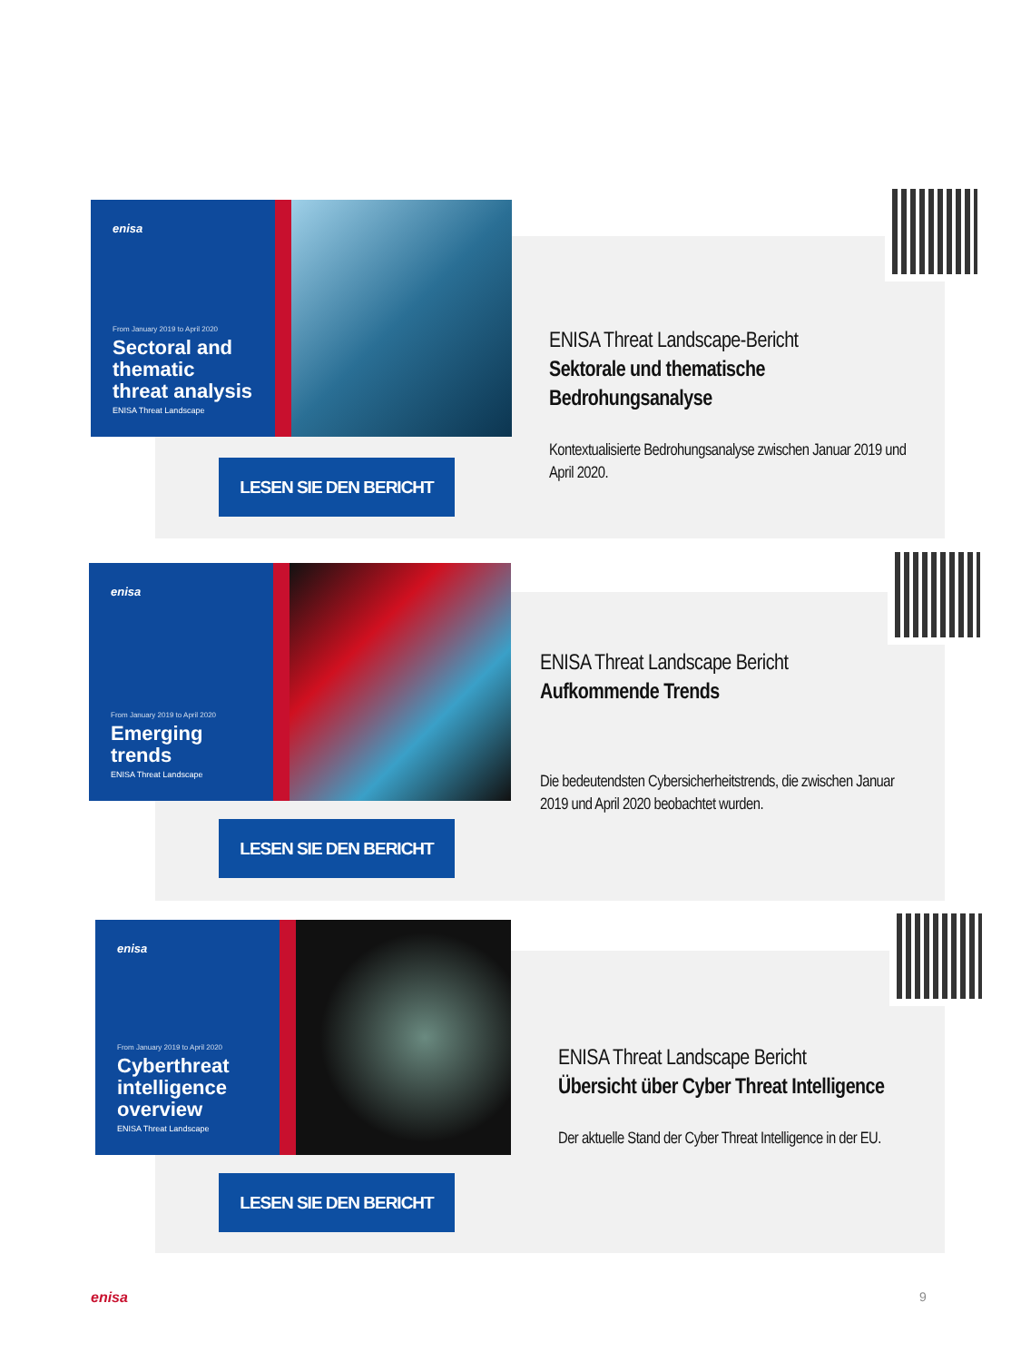enisa
From January 2019 to April 2020
Sectoral and thematic threat analysis
ENISA Threat Landscape
LESEN SIE DEN BERICHT
ENISA Threat Landscape-Bericht
Sektorale und thematische Bedrohungsanalyse
Kontextualisierte Bedrohungsanalyse zwischen Januar 2019 und April 2020.
enisa
From January 2019 to April 2020
Emerging trends
ENISA Threat Landscape
LESEN SIE DEN BERICHT
ENISA Threat Landscape Bericht
Aufkommende Trends
Die bedeutendsten Cybersicherheitstrends, die zwischen Januar 2019 und April 2020 beobachtet wurden.
enisa
From January 2019 to April 2020
Cyberthreat intelligence overview
ENISA Threat Landscape
LESEN SIE DEN BERICHT
ENISA Threat Landscape Bericht
Übersicht über Cyber Threat Intelligence
Der aktuelle Stand der Cyber Threat Intelligence in der EU.
enisa 9